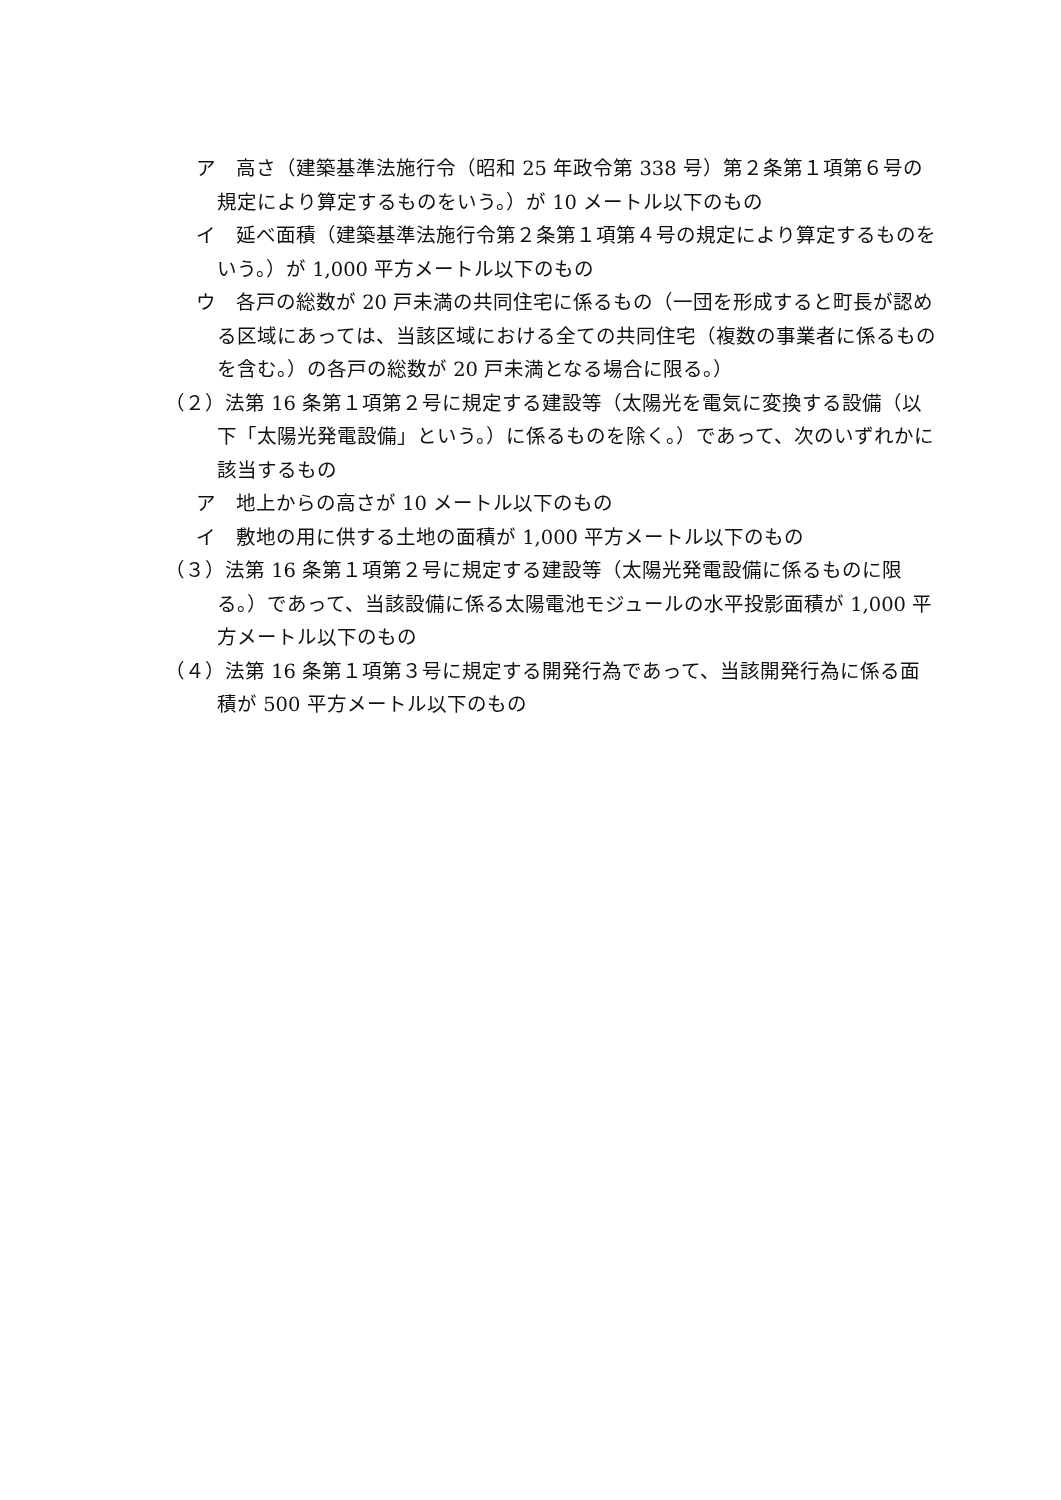ア　高さ（建築基準法施行令（昭和 25 年政令第 338 号）第２条第１項第６号の規定により算定するものをいう。）が 10 メートル以下のもの
イ　延べ面積（建築基準法施行令第２条第１項第４号の規定により算定するものをいう。）が 1,000 平方メートル以下のもの
ウ　各戸の総数が 20 戸未満の共同住宅に係るもの（一団を形成すると町長が認める区域にあっては、当該区域における全ての共同住宅（複数の事業者に係るものを含む。）の各戸の総数が 20 戸未満となる場合に限る。）
（２）法第 16 条第１項第２号に規定する建設等（太陽光を電気に変換する設備（以下「太陽光発電設備」という。）に係るものを除く。）であって、次のいずれかに該当するもの
ア　地上からの高さが 10 メートル以下のもの
イ　敷地の用に供する土地の面積が 1,000 平方メートル以下のもの
（３）法第 16 条第１項第２号に規定する建設等（太陽光発電設備に係るものに限る。）であって、当該設備に係る太陽電池モジュールの水平投影面積が 1,000 平方メートル以下のもの
（４）法第 16 条第１項第３号に規定する開発行為であって、当該開発行為に係る面積が 500 平方メートル以下のもの